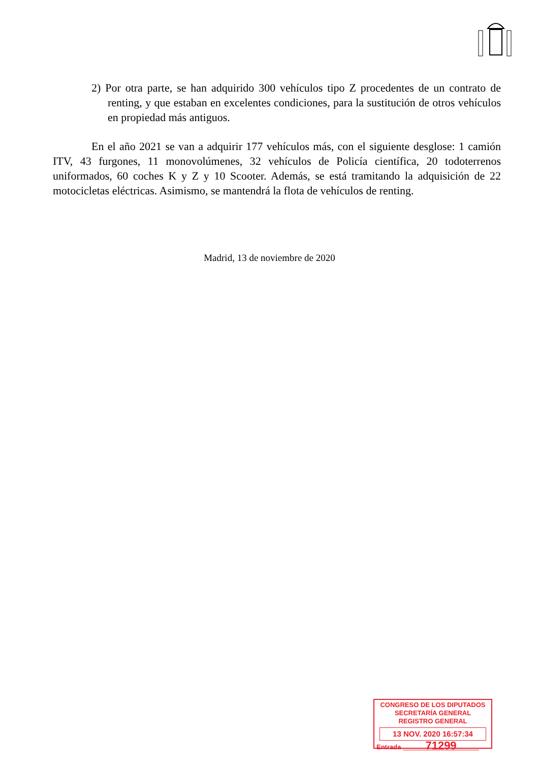2) Por otra parte, se han adquirido 300 vehículos tipo Z procedentes de un contrato de renting, y que estaban en excelentes condiciones, para la sustitución de otros vehículos en propiedad más antiguos.
En el año 2021 se van a adquirir 177 vehículos más, con el siguiente desglose: 1 camión ITV, 43 furgones, 11 monovolúmenes, 32 vehículos de Policía científica, 20 todoterrenos uniformados, 60 coches K y Z y 10 Scooter. Además, se está tramitando la adquisición de 22 motocicletas eléctricas. Asimismo, se mantendrá la flota de vehículos de renting.
Madrid, 13 de noviembre de 2020
CONGRESO DE LOS DIPUTADOS
SECRETARÍA GENERAL
REGISTRO GENERAL
13 NOV. 2020 16:57:34
Entrada 71299